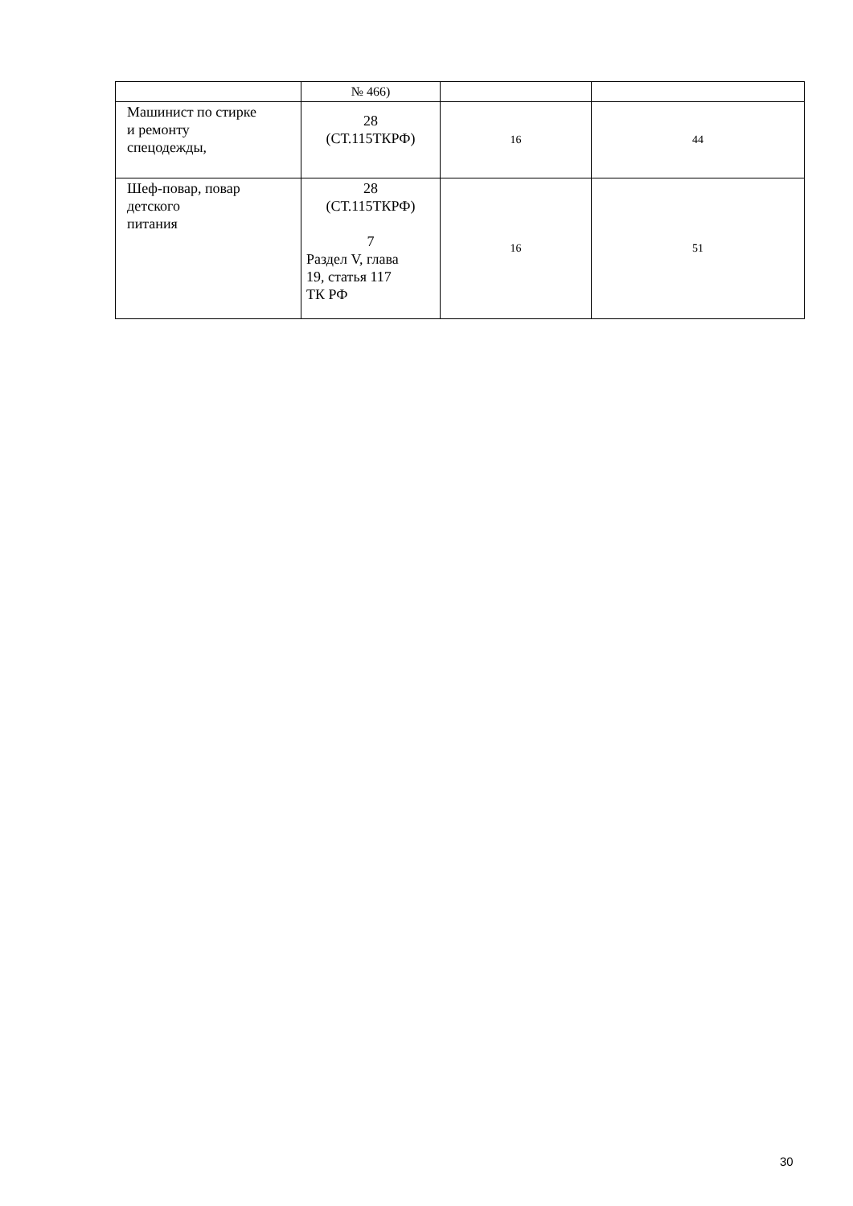| | № 466) | | |
| Машинист по стирке и ремонту спецодежды, | 28 (СТ.115ТКРФ) | 16 | 44 |
| Шеф-повар, повар детского питания | 28 (СТ.115ТКРФ) 7 Раздел V, глава 19, статья 117 ТК РФ | 16 | 51 |
30